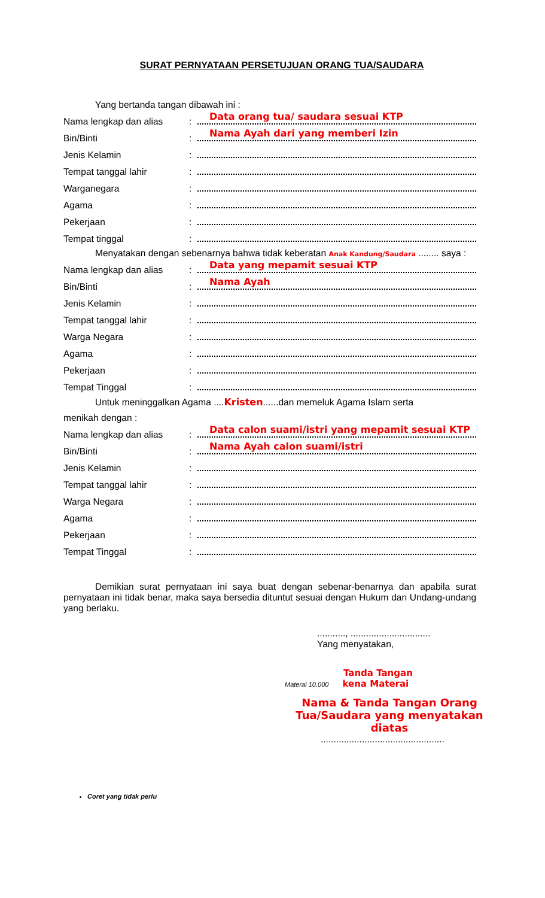SURAT PERNYATAAN PERSETUJUAN ORANG TUA/SAUDARA
Yang bertanda tangan dibawah ini :
Nama lengkap dan alias:
Data orang tua/ saudara sesuai KTP
Bin/Binti:
Nama Ayah dari yang memberi Izin
Jenis Kelamin:
Tempat tanggal lahir:
Warganegara:
Agama:
Pekerjaan:
Tempat tinggal:
Menyatakan dengan sebenarnya bahwa tidak keberatan Anak Kandung/Saudara ........ saya :
Nama lengkap dan alias:
Data yang mepamit sesuai KTP
Bin/Binti:
Nama Ayah
Jenis Kelamin:
Tempat tanggal lahir:
Warga Negara:
Agama:
Pekerjaan:
Tempat Tinggal:
Untuk meninggalkan Agama ....Kristen......dan memeluk Agama Islam serta
menikah dengan :
Nama lengkap dan alias:
Data calon suami/istri yang mepamit sesuai KTP
Bin/Binti:
Nama Ayah calon suami/istri
Jenis Kelamin:
Tempat tanggal lahir:
Warga Negara:
Agama:
Pekerjaan:
Tempat Tinggal:
Demikian surat pernyataan ini saya buat dengan sebenar-benarnya dan apabila surat pernyataan ini tidak benar, maka saya bersedia dituntut sesuai dengan Hukum dan Undang-undang yang berlaku.
..........., ...............................
Yang menyatakan,
Tanda Tangan
Materai 10.000 kena Materai
Nama & Tanda Tangan Orang Tua/Saudara yang menyatakan diatas
................................................
Coret yang tidak perlu